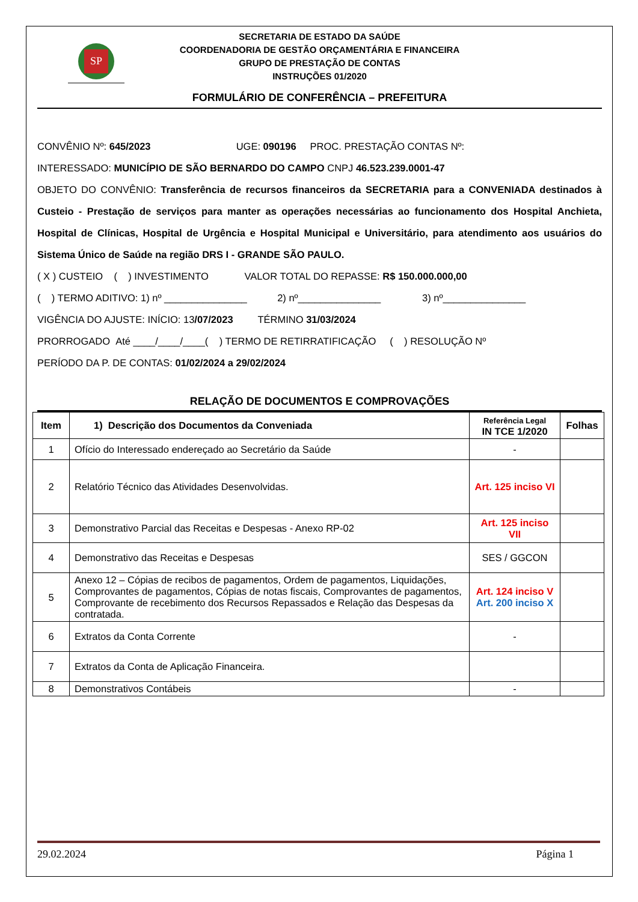SP
SECRETARIA DE ESTADO DA SAÚDE
COORDENADORIA DE GESTÃO ORÇAMENTÁRIA E FINANCEIRA
GRUPO DE PRESTAÇÃO DE CONTAS
INSTRUÇÕES 01/2020
FORMULÁRIO DE CONFERÊNCIA – PREFEITURA
CONVÊNIO Nº: 645/2023 UGE: 090196 PROC. PRESTAÇÃO CONTAS Nº:
INTERESSADO: MUNICÍPIO DE SÃO BERNARDO DO CAMPO CNPJ 46.523.239.0001-47
OBJETO DO CONVÊNIO: Transferência de recursos financeiros da SECRETARIA para a CONVENIADA destinados à Custeio - Prestação de serviços para manter as operações necessárias ao funcionamento dos Hospital Anchieta, Hospital de Clínicas, Hospital de Urgência e Hospital Municipal e Universitário, para atendimento aos usuários do Sistema Único de Saúde na região DRS I - GRANDE SÃO PAULO.
( X ) CUSTEIO ( ) INVESTIMENTO VALOR TOTAL DO REPASSE: R$ 150.000.000,00
( ) TERMO ADITIVO: 1) nº _______________ 2) nº_______________ 3) nº_______________
VIGÊNCIA DO AJUSTE: INÍCIO: 13/07/2023 TÉRMINO 31/03/2024
PRORROGADO Até ____/____/____( ) TERMO DE RETIRRATIFICAÇÃO ( ) RESOLUÇÃO Nº
PERÍODO DA P. DE CONTAS: 01/02/2024 a 29/02/2024
RELAÇÃO DE DOCUMENTOS E COMPROVAÇÕES
| Item | 1) Descrição dos Documentos da Conveniada | Referência Legal IN TCE 1/2020 | Folhas |
| --- | --- | --- | --- |
| 1 | Ofício do Interessado endereçado ao Secretário da Saúde | - | |
| 2 | Relatório Técnico das Atividades Desenvolvidas. | Art. 125 inciso VI | |
| 3 | Demonstrativo Parcial das Receitas e Despesas - Anexo RP-02 | Art. 125 inciso VII | |
| 4 | Demonstrativo das Receitas e Despesas | SES / GGCON | |
| 5 | Anexo 12 – Cópias de recibos de pagamentos, Ordem de pagamentos, Liquidações, Comprovantes de pagamentos, Cópias de notas fiscais, Comprovantes de pagamentos, Comprovante de recebimento dos Recursos Repassados e Relação das Despesas da contratada. | Art. 124 inciso V Art. 200 inciso X | |
| 6 | Extratos da Conta Corrente | - | |
| 7 | Extratos da Conta de Aplicação Financeira. | | |
| 8 | Demonstrativos Contábeis | - | |
29.02.2024 Página 1